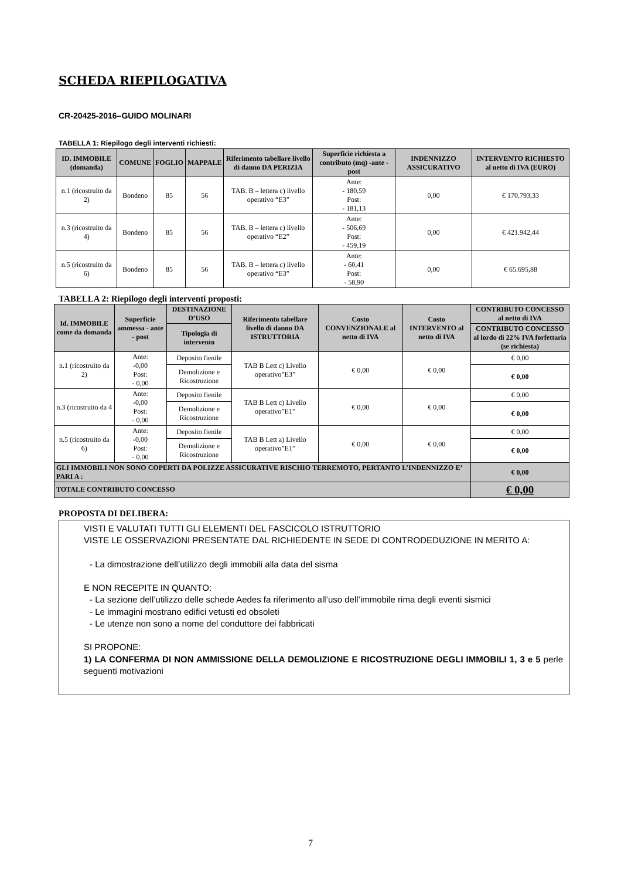SCHEDA RIEPILOGATIVA
CR-20425-2016–GUIDO MOLINARI
TABELLA 1: Riepilogo degli interventi richiesti:
| ID. IMMOBILE (domanda) | COMUNE | FOGLIO | MAPPALE | Riferimento tabellare livello di danno DA PERIZIA | Superficie richiesta a contributo (mq) -ante -post | INDENNIZZO ASSICURATIVO | INTERVENTO RICHIESTO al netto di IVA (EURO) |
| --- | --- | --- | --- | --- | --- | --- | --- |
| n.1 (ricostruito da 2) | Bondeno | 85 | 56 | TAB. B – lettera c) livello operativo “E3” | Ante: - 180,59 Post: - 181,13 | 0,00 | € 170.793,33 |
| n.3 (ricostruito da 4) | Bondeno | 85 | 56 | TAB. B – lettera c) livello operativo “E2” | Ante: - 506,69 Post: - 459,19 | 0,00 | € 421.942,44 |
| n.5 (ricostruito da 6) | Bondeno | 85 | 56 | TAB. B – lettera c) livello operativo “E3” | Ante: - 60,41 Post: - 58,90 | 0,00 | € 65.695,88 |
TABELLA 2: Riepilogo degli interventi proposti:
| Id. IMMOBILE come da domanda | Superficie ammessa - ante - post | DESTINAZIONE D’USO | Riferimento tabellare livello di danno DA ISTRUTTORIA | Costo CONVENZIONALE al netto di IVA | Costo INTERVENTO al netto di IVA | CONTRIBUTO CONCESSO al netto di IVA |
| --- | --- | --- | --- | --- | --- | --- |
| | | Tipologia di intervento | | | | CONTRIBUTO CONCESSO al lordo di 22% IVA forfettaria (se richiesta) |
| n.1 (ricostruito da 2) | Ante: -0,00 Post: - 0,00 | Deposito fienile | TAB B Lett c) Livello operativo”E3” | € 0,00 | € 0,00 | € 0,00 |
| | | Demolizione e Ricostruzione | | | | € 0,00 |
| n.3 (ricostruito da 4 | Ante: -0,00 Post: - 0,00 | Deposito fienile | TAB B Lett c) Livello operativo”E1” | € 0,00 | € 0,00 | € 0,00 |
| | | Demolizione e Ricostruzione | | | | € 0,00 |
| n.5 (ricostruito da 6) | Ante: -0,00 Post: - 0,00 | Deposito fienile | TAB B Lett a) Livello operativo”E1” | € 0,00 | € 0,00 | € 0,00 |
| | | Demolizione e Ricostruzione | | | | € 0,00 |
| GLI IMMOBILI NON SONO COPERTI DA POLIZZE ASSICURATIVE RISCHIO TERREMOTO, PERTANTO L’INDENNIZZO E’ PARI A : | | | | | | € 0,00 |
| TOTALE CONTRIBUTO CONCESSO | | | | | | € 0,00 |
PROPOSTA DI DELIBERA:
VISTI E VALUTATI TUTTI GLI ELEMENTI DEL FASCICOLO ISTRUTTORIO
VISTE LE OSSERVAZIONI PRESENTATE DAL RICHIEDENTE IN SEDE DI CONTRODEDUZIONE IN MERITO A:
- La dimostrazione dell’utilizzo degli immobili alla data del sisma
E NON RECEPITE IN QUANTO:
- La sezione dell’utilizzo delle schede Aedes fa riferimento all’uso dell’immobile rima degli eventi sismici
- Le immagini mostrano edifici vetusti ed obsoleti
- Le utenze non sono a nome del conduttore dei fabbricati
SI PROPONE:
1) LA CONFERMA DI NON AMMISSIONE DELLA DEMOLIZIONE E RICOSTRUZIONE DEGLI IMMOBILI 1, 3 e 5 perle seguenti motivazioni
7